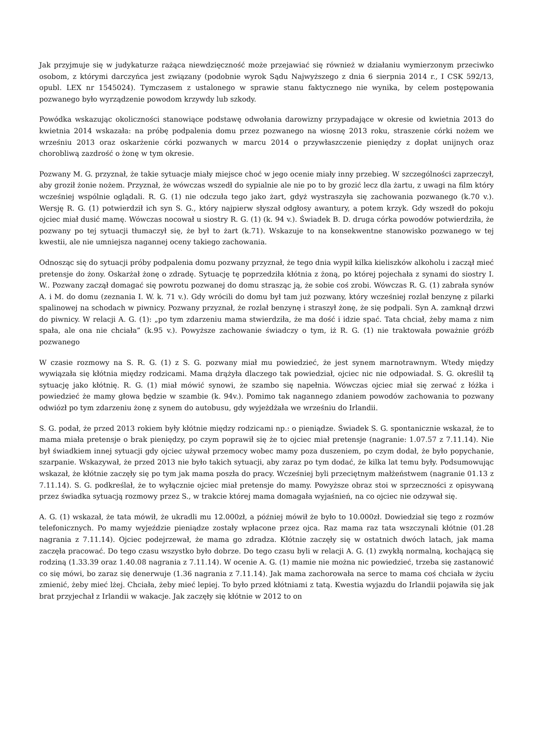Jak przyjmuje się w judykaturze rażąca niewdzięczność może przejawiać się również w działaniu wymierzonym przeciwko osobom, z którymi darczyńca jest związany (podobnie wyrok Sądu Najwyższego z dnia 6 sierpnia 2014 r., I CSK 592/13, opubl. LEX nr 1545024). Tymczasem z ustalonego w sprawie stanu faktycznego nie wynika, by celem postępowania pozwanego było wyrządzenie powodom krzywdy lub szkody.
Powódka wskazując okoliczności stanowiące podstawę odwołania darowizny przypadające w okresie od kwietnia 2013 do kwietnia 2014 wskazała: na próbę podpalenia domu przez pozwanego na wiosnę 2013 roku, straszenie córki nożem we wrześniu 2013 oraz oskarżenie córki pozwanych w marcu 2014 o przywłaszczenie pieniędzy z dopłat unijnych oraz chorobliwą zazdrość o żonę w tym okresie.
Pozwany M. G. przyznał, że takie sytuacje miały miejsce choć w jego ocenie miały inny przebieg. W szczególności zaprzeczył, aby groził żonie nożem. Przyznał, że wówczas wszedł do sypialnie ale nie po to by grozić lecz dla żartu, z uwagi na film który wcześniej wspólnie oglądali. R. G. (1) nie odczuła tego jako żart, gdyż wystraszyła się zachowania pozwanego (k.70 v.). Wersję R. G. (1) potwierdził ich syn S. G., który najpierw słyszał odgłosy awantury, a potem krzyk. Gdy wszedł do pokoju ojciec miał dusić mamę. Wówczas nocował u siostry R. G. (1) (k. 94 v.). Świadek B. D. druga córka powodów potwierdziła, że pozwany po tej sytuacji tłumaczył się, że był to żart (k.71). Wskazuje to na konsekwentne stanowisko pozwanego w tej kwestii, ale nie umniejsza nagannej oceny takiego zachowania.
Odnosząc się do sytuacji próby podpalenia domu pozwany przyznał, że tego dnia wypił kilka kieliszków alkoholu i zaczął mieć pretensje do żony. Oskarżał żonę o zdradę. Sytuację tę poprzedziła kłótnia z żoną, po której pojechała z synami do siostry I. W.. Pozwany zaczął domagać się powrotu pozwanej do domu strasząc ją, że sobie coś zrobi. Wówczas R. G. (1) zabrała synów A. i M. do domu (zeznania I. W. k. 71 v.). Gdy wrócili do domu był tam już pozwany, który wcześniej rozlał benzynę z pilarki spalinowej na schodach w piwnicy. Pozwany przyznał, że rozlał benzynę i straszył żonę, że się podpali. Syn A. zamknął drzwi do piwnicy. W relacji A. G. (1): „po tym zdarzeniu mama stwierdziła, że ma dość i idzie spać. Tata chciał, żeby mama z nim spała, ale ona nie chciała” (k.95 v.). Powyższe zachowanie świadczy o tym, iż R. G. (1) nie traktowała poważnie gróźb pozwanego
W czasie rozmowy na S. R. G. (1) z S. G. pozwany miał mu powiedzieć, że jest synem marnotrawnym. Wtedy między wywiązała się kłótnia między rodzicami. Mama drążyła dlaczego tak powiedział, ojciec nic nie odpowiadał. S. G. określił tą sytuację jako kłótnię. R. G. (1) miał mówić synowi, że szambo się napełnia. Wówczas ojciec miał się zerwać z łóżka i powiedzieć że mamy głowa będzie w szambie (k. 94v.). Pomimo tak nagannego zdaniem powodów zachowania to pozwany odwiózł po tym zdarzeniu żonę z synem do autobusu, gdy wyjeżdżała we wrześniu do Irlandii.
S. G. podał, że przed 2013 rokiem były kłótnie między rodzicami np.: o pieniądze. Świadek S. G. spontanicznie wskazał, że to mama miała pretensje o brak pieniędzy, po czym poprawił się że to ojciec miał pretensje (nagranie: 1.07.57 z 7.11.14). Nie był świadkiem innej sytuacji gdy ojciec używał przemocy wobec mamy poza duszeniem, po czym dodał, że było popychanie, szarpanie. Wskazywał, że przed 2013 nie było takich sytuacji, aby zaraz po tym dodać, że kilka lat temu były. Podsumowując wskazał, że kłótnie zaczęły się po tym jak mama poszła do pracy. Wcześniej byli przeciętnym małżeństwem (nagranie 01.13 z 7.11.14). S. G. podkreślał, że to wyłącznie ojciec miał pretensje do mamy. Powyższe obraz stoi w sprzeczności z opisywaną przez świadka sytuacją rozmowy przez S., w trakcie której mama domagała wyjaśnień, na co ojciec nie odzywał się.
A. G. (1) wskazał, że tata mówił, że ukradli mu 12.000zł, a później mówił że było to 10.000zł. Dowiedział się tego z rozmów telefonicznych. Po mamy wyjeździe pieniądze zostały wpłacone przez ojca. Raz mama raz tata wszczynali kłótnie (01.28 nagrania z 7.11.14). Ojciec podejrzewał, że mama go zdradza. Kłótnie zaczęły się w ostatnich dwóch latach, jak mama zaczęła pracować. Do tego czasu wszystko było dobrze. Do tego czasu byli w relacji A. G. (1) zwykłą normalną, kochającą się rodziną (1.33.39 oraz 1.40.08 nagrania z 7.11.14). W ocenie A. G. (1) mamie nie można nic powiedzieć, trzeba się zastanowić co się mówi, bo zaraz się denerwuje (1.36 nagrania z 7.11.14). Jak mama zachorowała na serce to mama coś chciała w życiu zmienić, żeby mieć lżej. Chciała, żeby mieć lepiej. To było przed kłótniami z tatą. Kwestia wyjazdu do Irlandii pojawiła się jak brat przyjechał z Irlandii w wakacje. Jak zaczęły się kłótnie w 2012 to on